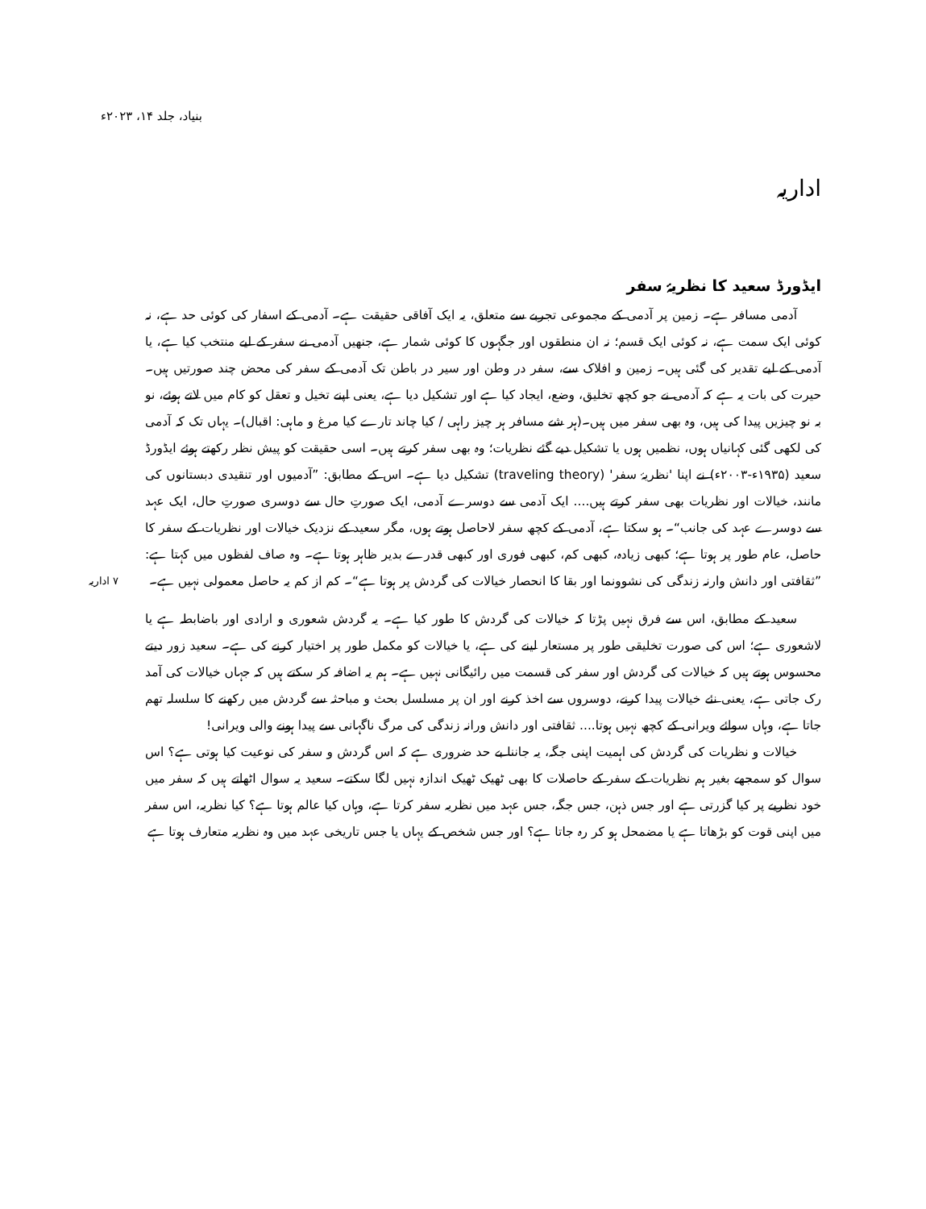بنیاد، جلد ۱۴، ۲۰۲۳ء
اداریہ
۷ اداریہ
ایڈورڈ سعید کا نظریۂ سفر
آدمی مسافر ہے۔ زمین پر آدمی کے مجموعی تجربے سے متعلق، یہ ایک آفاقی حقیقت ہے۔ آدمی کے اسفار کی کوئی حد ہے، نہ کوئی ایک سمت ہے، نہ کوئی ایک قسم؛ نہ ان منطقوں اور جگہوں کا کوئی شمار ہے، جنھیں آدمی نے سفر کے لیے منتخب کیا ہے، یا آدمی کے لیے تقدیر کی گئی ہیں۔ زمین و افلاک سے، سفر در وطن اور سیر در باطن تک آدمی کے سفر کی محض چند صورتیں ہیں۔ حیرت کی بات یہ ہے کہ آدمی نے جو کچھ تخلیق، وضع، ایجاد کیا ہے اور تشکیل دیا ہے، یعنی اپنے تخیل و تعقل کو کام میں لاتے ہوئے، نو بہ نو چیزیں پیدا کی ہیں، وہ بھی سفر میں ہیں۔(ہر شے مسافر ہر چیز راہی / کیا چاند تارے کیا مرغ و ماہی: اقبال)۔ یہاں تک کہ آدمی کی لکھی گئی کہانیاں ہوں، نظمیں ہوں یا تشکیل دیے گئے نظریات؛ وہ بھی سفر کرتے ہیں۔ اسی حقیقت کو پیش نظر رکھتے ہوئے ایڈورڈ سعید (۱۹۳۵ء-۲۰۰۳ء) نے اپنا 'نظریۂ سفر' (traveling theory) تشکیل دیا ہے۔ اس کے مطابق: ”آدمیوں اور تنقیدی دبستانوں کی مانند، خیالات اور نظریات بھی سفر کرتے ہیں.... ایک آدمی سے دوسرے آدمی، ایک صورتِ حال سے دوسری صورتِ حال، ایک عہد سے دوسرے عہد کی جانب“۔ ہو سکتا ہے، آدمی کے کچھ سفر لاحاصل ہوتے ہوں، مگر سعید کے نزدیک خیالات اور نظریات کے سفر کا حاصل، عام طور پر ہوتا ہے؛ کبھی زیادہ، کبھی کم، کبھی فوری اور کبھی قدرے بدیر ظاہر ہوتا ہے۔ وہ صاف لفظوں میں کہتا ہے: ”ثقافتی اور دانش وارنہ زندگی کی نشوونما اور بقا کا انحصار خیالات کی گردش پر ہوتا ہے“۔ کم از کم یہ حاصل معمولی نہیں ہے۔
سعید کے مطابق، اس سے فرق نہیں پڑتا کہ خیالات کی گردش کا طور کیا ہے۔ یہ گردش شعوری و ارادی اور باضابطہ ہے یا لاشعوری ہے؛ اس کی صورت تخلیقی طور پر مستعار لینے کی ہے، یا خیالات کو مکمل طور پر اختیار کرنے کی ہے۔ سعید زور دیتے محسوس ہوتے ہیں کہ خیالات کی گردش اور سفر کی قسمت میں رائیگانی نہیں ہے۔ ہم یہ اضافہ کر سکتے ہیں کہ جہاں خیالات کی آمد رک جاتی ہے، یعنی نئے خیالات پیدا کرنے، دوسروں سے اخذ کرنے اور ان پر مسلسل بحث و مباحثہ سے گردش میں رکھنے کا سلسلہ تھم جاتا ہے، وہاں سوائے ویرانی کے کچھ نہیں ہوتا.... ثقافتی اور دانش ورانہ زندگی کی مرگ ناگہانی سے پیدا ہونے والی ویرانی!
خیالات و نظریات کی گردش کی اہمیت اپنی جگہ، یہ جاننا بے حد ضروری ہے کہ اس گردش و سفر کی نوعیت کیا ہوتی ہے؟ اس سوال کو سمجھے بغیر ہم نظریات کے سفر کے حاصلات کا بھی ٹھیک ٹھیک اندازہ نہیں لگا سکتے۔ سعید یہ سوال اٹھاتے ہیں کہ سفر میں خود نظریے پر کیا گزرتی ہے اور جس ذہن، جس جگہ، جس عہد میں نظریہ سفر کرتا ہے، وہاں کیا عالم ہوتا ہے؟ کیا نظریہ، اس سفر میں اپنی قوت کو بڑھاتا ہے یا مضمحل ہو کر رہ جاتا ہے؟ اور جس شخص کے یہاں یا جس تاریخی عہد میں وہ نظریہ متعارف ہوتا ہے